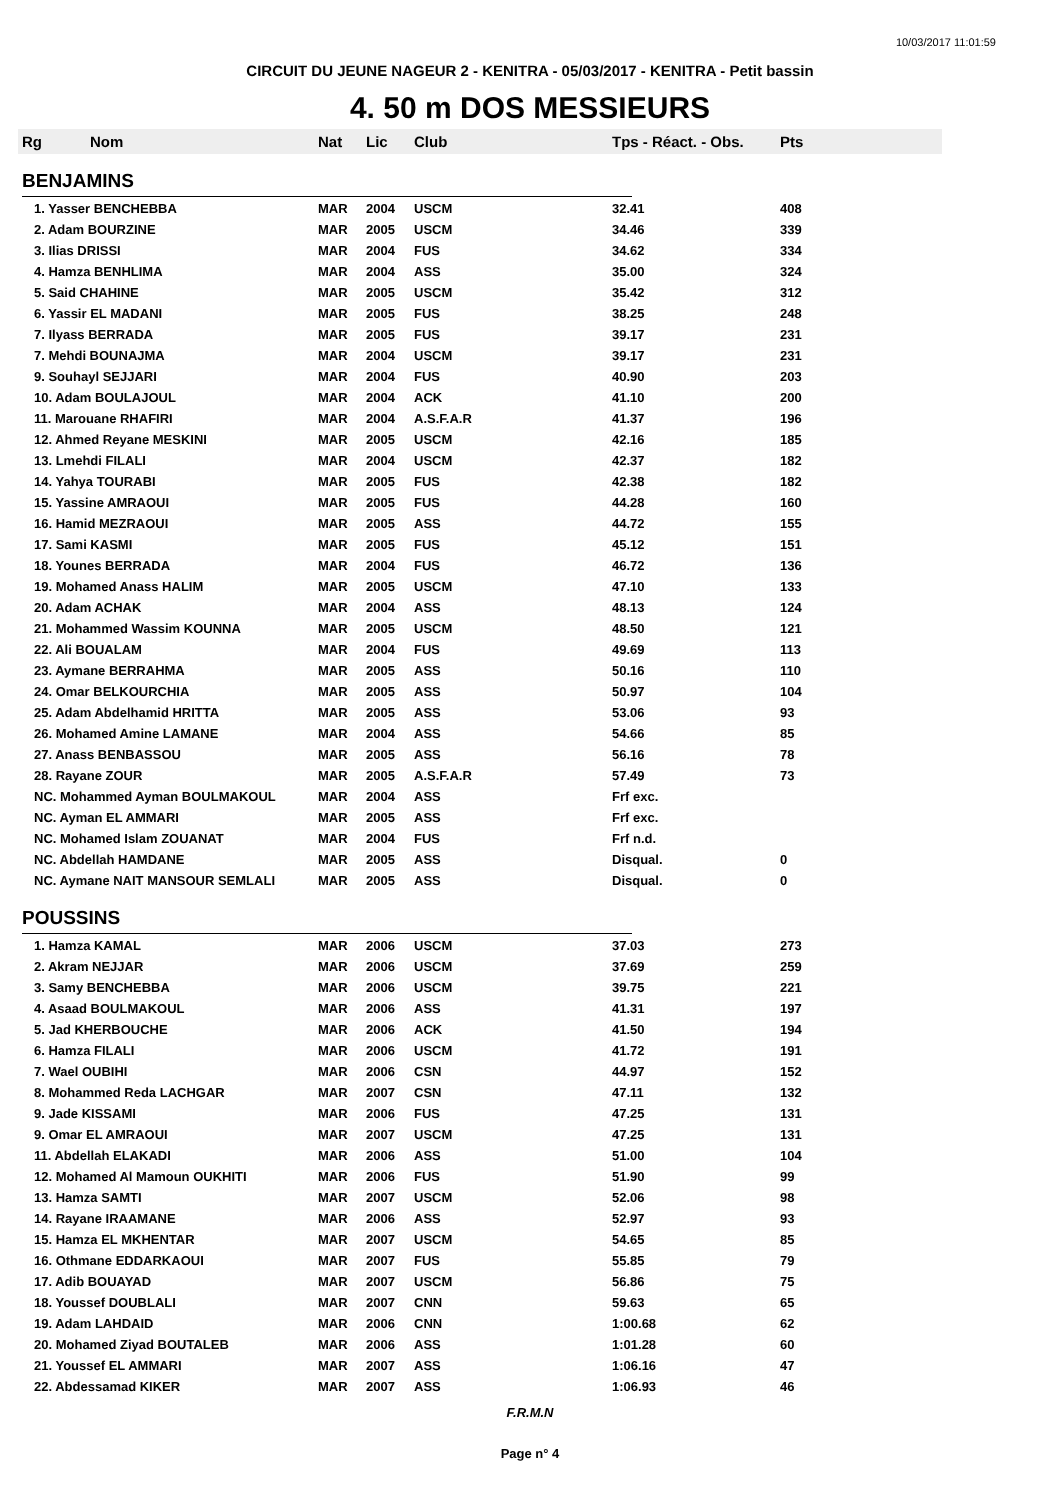10/03/2017 11:01:59
CIRCUIT DU JEUNE NAGEUR 2 - KENITRA - 05/03/2017 - KENITRA - Petit bassin
4. 50 m DOS MESSIEURS
| Rg | Nom | Nat | Lic | Club | Tps - Réact. - Obs. | Pts |
| --- | --- | --- | --- | --- | --- | --- |
| BENJAMINS | | | | | | |
| 1. Yasser BENCHEBBA | | MAR | 2004 | USCM | 32.41 | 408 |
| 2. Adam BOURZINE | | MAR | 2005 | USCM | 34.46 | 339 |
| 3. Ilias DRISSI | | MAR | 2004 | FUS | 34.62 | 334 |
| 4. Hamza BENHLIMA | | MAR | 2004 | ASS | 35.00 | 324 |
| 5. Said CHAHINE | | MAR | 2005 | USCM | 35.42 | 312 |
| 6. Yassir EL MADANI | | MAR | 2005 | FUS | 38.25 | 248 |
| 7. Ilyass BERRADA | | MAR | 2005 | FUS | 39.17 | 231 |
| 7. Mehdi BOUNAJMA | | MAR | 2004 | USCM | 39.17 | 231 |
| 9. Souhayl SEJJARI | | MAR | 2004 | FUS | 40.90 | 203 |
| 10. Adam BOULAJOUL | | MAR | 2004 | ACK | 41.10 | 200 |
| 11. Marouane RHAFIRI | | MAR | 2004 | A.S.F.A.R | 41.37 | 196 |
| 12. Ahmed Reyane MESKINI | | MAR | 2005 | USCM | 42.16 | 185 |
| 13. Lmehdi FILALI | | MAR | 2004 | USCM | 42.37 | 182 |
| 14. Yahya TOURABI | | MAR | 2005 | FUS | 42.38 | 182 |
| 15. Yassine AMRAOUI | | MAR | 2005 | FUS | 44.28 | 160 |
| 16. Hamid MEZRAOUI | | MAR | 2005 | ASS | 44.72 | 155 |
| 17. Sami KASMI | | MAR | 2005 | FUS | 45.12 | 151 |
| 18. Younes BERRADA | | MAR | 2004 | FUS | 46.72 | 136 |
| 19. Mohamed Anass HALIM | | MAR | 2005 | USCM | 47.10 | 133 |
| 20. Adam ACHAK | | MAR | 2004 | ASS | 48.13 | 124 |
| 21. Mohammed Wassim KOUNNA | | MAR | 2005 | USCM | 48.50 | 121 |
| 22. Ali BOUALAM | | MAR | 2004 | FUS | 49.69 | 113 |
| 23. Aymane BERRAHMA | | MAR | 2005 | ASS | 50.16 | 110 |
| 24. Omar BELKOURCHIA | | MAR | 2005 | ASS | 50.97 | 104 |
| 25. Adam Abdelhamid HRITTA | | MAR | 2005 | ASS | 53.06 | 93 |
| 26. Mohamed Amine LAMANE | | MAR | 2004 | ASS | 54.66 | 85 |
| 27. Anass BENBASSOU | | MAR | 2005 | ASS | 56.16 | 78 |
| 28. Rayane ZOUR | | MAR | 2005 | A.S.F.A.R | 57.49 | 73 |
| NC. Mohammed Ayman BOULMAKOUL | | MAR | 2004 | ASS | Frf exc. | |
| NC. Ayman EL AMMARI | | MAR | 2005 | ASS | Frf exc. | |
| NC. Mohamed Islam ZOUANAT | | MAR | 2004 | FUS | Frf n.d. | |
| NC. Abdellah HAMDANE | | MAR | 2005 | ASS | Disqual. | 0 |
| NC. Aymane NAIT MANSOUR SEMLALI | | MAR | 2005 | ASS | Disqual. | 0 |
| POUSSINS | | | | | | |
| 1. Hamza KAMAL | | MAR | 2006 | USCM | 37.03 | 273 |
| 2. Akram NEJJAR | | MAR | 2006 | USCM | 37.69 | 259 |
| 3. Samy BENCHEBBA | | MAR | 2006 | USCM | 39.75 | 221 |
| 4. Asaad BOULMAKOUL | | MAR | 2006 | ASS | 41.31 | 197 |
| 5. Jad KHERBOUCHE | | MAR | 2006 | ACK | 41.50 | 194 |
| 6. Hamza FILALI | | MAR | 2006 | USCM | 41.72 | 191 |
| 7. Wael OUBIHI | | MAR | 2006 | CSN | 44.97 | 152 |
| 8. Mohammed Reda LACHGAR | | MAR | 2007 | CSN | 47.11 | 132 |
| 9. Jade KISSAMI | | MAR | 2006 | FUS | 47.25 | 131 |
| 9. Omar EL AMRAOUI | | MAR | 2007 | USCM | 47.25 | 131 |
| 11. Abdellah ELAKADI | | MAR | 2006 | ASS | 51.00 | 104 |
| 12. Mohamed Al Mamoun OUKHITI | | MAR | 2006 | FUS | 51.90 | 99 |
| 13. Hamza SAMTI | | MAR | 2007 | USCM | 52.06 | 98 |
| 14. Rayane IRAAMANE | | MAR | 2006 | ASS | 52.97 | 93 |
| 15. Hamza EL MKHENTAR | | MAR | 2007 | USCM | 54.65 | 85 |
| 16. Othmane EDDARKAOUI | | MAR | 2007 | FUS | 55.85 | 79 |
| 17. Adib BOUAYAD | | MAR | 2007 | USCM | 56.86 | 75 |
| 18. Youssef DOUBLALI | | MAR | 2007 | CNN | 59.63 | 65 |
| 19. Adam LAHDAID | | MAR | 2006 | CNN | 1:00.68 | 62 |
| 20. Mohamed Ziyad BOUTALEB | | MAR | 2006 | ASS | 1:01.28 | 60 |
| 21. Youssef EL AMMARI | | MAR | 2007 | ASS | 1:06.16 | 47 |
| 22. Abdessamad KIKER | | MAR | 2007 | ASS | 1:06.93 | 46 |
F.R.M.N
Page n° 4